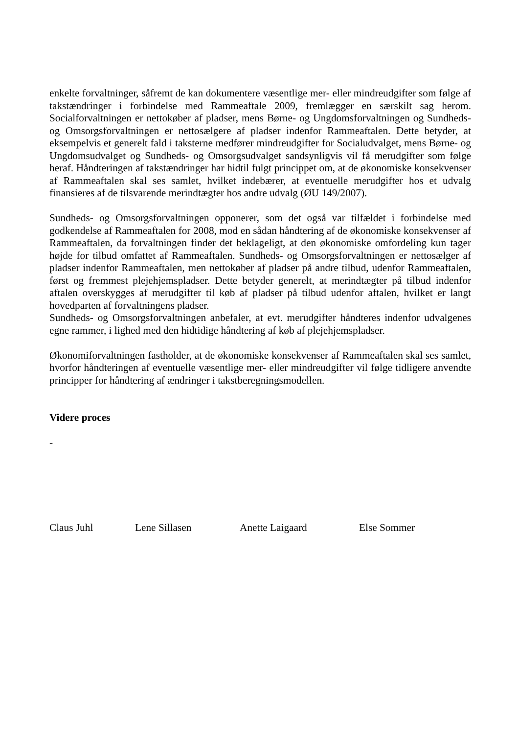enkelte forvaltninger, såfremt de kan dokumentere væsentlige mer- eller mindreudgifter som følge af takstændringer i forbindelse med Rammeaftale 2009, fremlægger en særskilt sag herom. Socialforvaltningen er nettokøber af pladser, mens Børne- og Ungdomsforvaltningen og Sundheds- og Omsorgsforvaltningen er nettosælgere af pladser indenfor Rammeaftalen. Dette betyder, at eksempelvis et generelt fald i taksterne medfører mindreudgifter for Socialudvalget, mens Børne- og Ungdomsudvalget og Sundheds- og Omsorgsudvalget sandsynligvis vil få merudgifter som følge heraf. Håndteringen af takstændringer har hidtil fulgt princippet om, at de økonomiske konsekvenser af Rammeaftalen skal ses samlet, hvilket indebærer, at eventuelle merudgifter hos et udvalg finansieres af de tilsvarende merindtægter hos andre udvalg (ØU 149/2007).
Sundheds- og Omsorgsforvaltningen opponerer, som det også var tilfældet i forbindelse med godkendelse af Rammeaftalen for 2008, mod en sådan håndtering af de økonomiske konsekvenser af Rammeaftalen, da forvaltningen finder det beklageligt, at den økonomiske omfordeling kun tager højde for tilbud omfattet af Rammeaftalen. Sundheds- og Omsorgsforvaltningen er nettosælger af pladser indenfor Rammeaftalen, men nettokøber af pladser på andre tilbud, udenfor Rammeaftalen, først og fremmest plejehjemspladser. Dette betyder generelt, at merindtægter på tilbud indenfor aftalen overskygges af merudgifter til køb af pladser på tilbud udenfor aftalen, hvilket er langt hovedparten af forvaltningens pladser.
Sundheds- og Omsorgsforvaltningen anbefaler, at evt. merudgifter håndteres indenfor udvalgenes egne rammer, i lighed med den hidtidige håndtering af køb af plejehjemspladser.
Økonomiforvaltningen fastholder, at de økonomiske konsekvenser af Rammeaftalen skal ses samlet, hvorfor håndteringen af eventuelle væsentlige mer- eller mindreudgifter vil følge tidligere anvendte principper for håndtering af ændringer i takstberegningsmodellen.
Videre proces
-
Claus Juhl Lene Sillasen Anette Laigaard Else Sommer